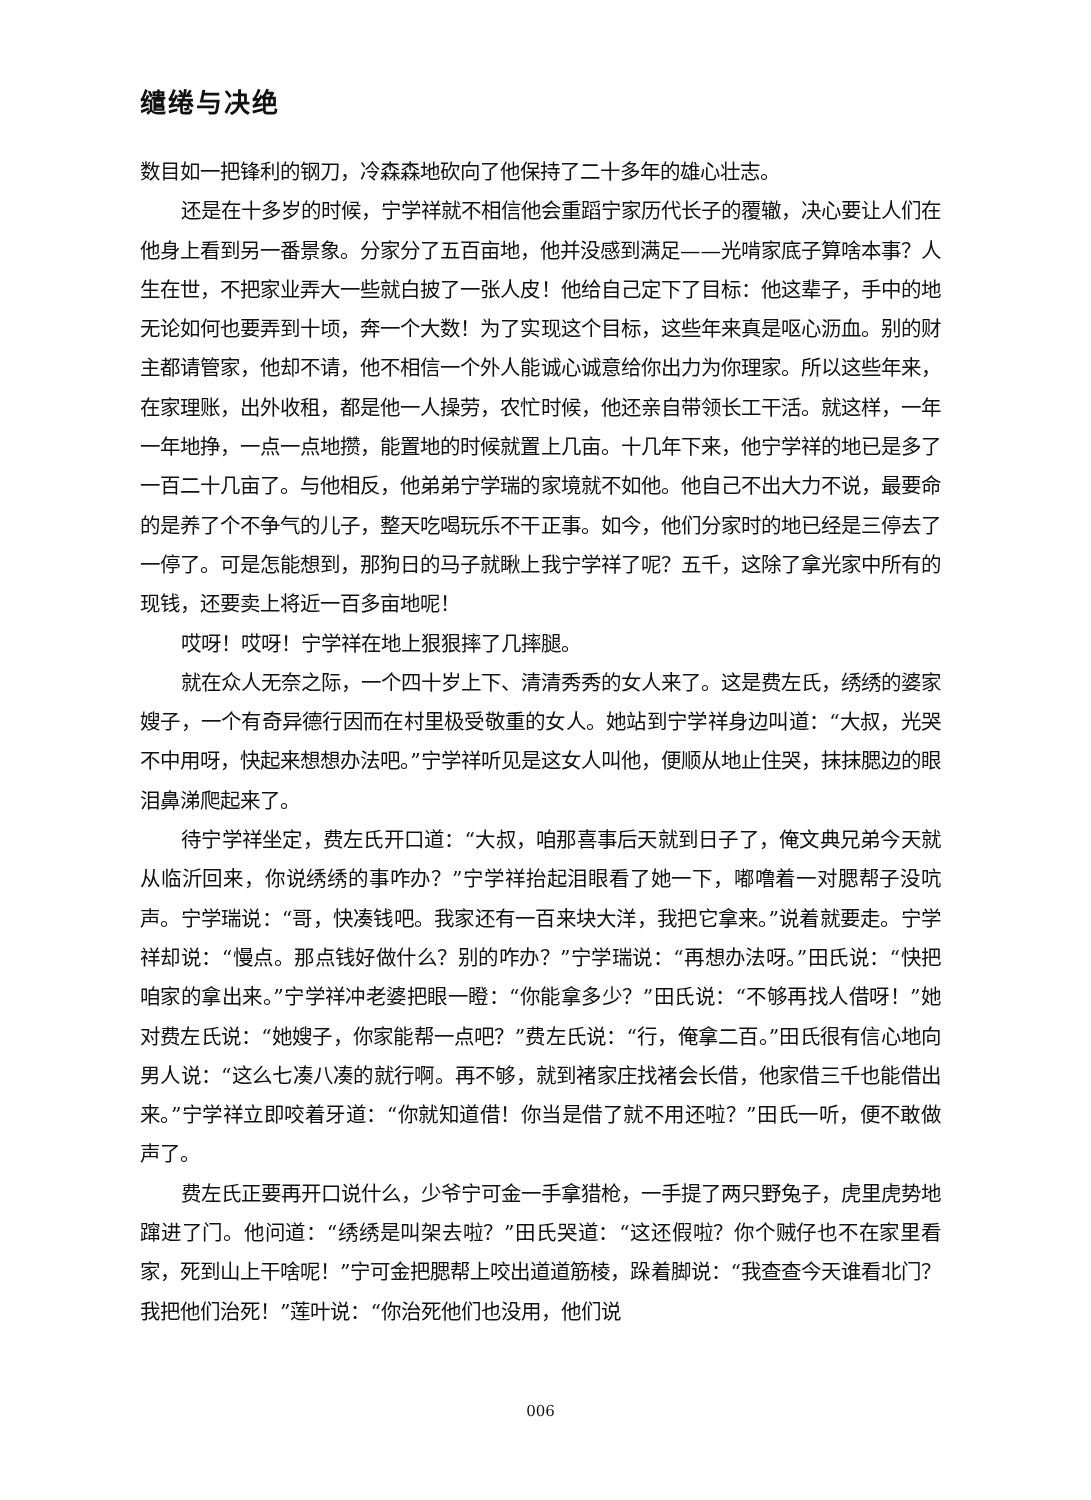缱绻与决绝
数目如一把锋利的钢刀，冷森森地砍向了他保持了二十多年的雄心壮志。
还是在十多岁的时候，宁学祥就不相信他会重蹈宁家历代长子的覆辙，决心要让人们在他身上看到另一番景象。分家分了五百亩地，他并没感到满足——光啃家底子算啥本事？人生在世，不把家业弄大一些就白披了一张人皮！他给自己定下了目标：他这辈子，手中的地无论如何也要弄到十顷，奔一个大数！为了实现这个目标，这些年来真是呕心沥血。别的财主都请管家，他却不请，他不相信一个外人能诚心诚意给你出力为你理家。所以这些年来，在家理账，出外收租，都是他一人操劳，农忙时候，他还亲自带领长工干活。就这样，一年一年地挣，一点一点地攒，能置地的时候就置上几亩。十几年下来，他宁学祥的地已是多了一百二十几亩了。与他相反，他弟弟宁学瑞的家境就不如他。他自己不出大力不说，最要命的是养了个不争气的儿子，整天吃喝玩乐不干正事。如今，他们分家时的地已经是三停去了一停了。可是怎能想到，那狗日的马子就瞅上我宁学祥了呢？五千，这除了拿光家中所有的现钱，还要卖上将近一百多亩地呢！
哎呀！哎呀！宁学祥在地上狠狠摔了几摔腿。
就在众人无奈之际，一个四十岁上下、清清秀秀的女人来了。这是费左氏，绣绣的婆家嫂子，一个有奇异德行因而在村里极受敬重的女人。她站到宁学祥身边叫道：“大叔，光哭不中用呀，快起来想想办法吧。”宁学祥听见是这女人叫他，便顺从地止住哭，抹抹腮边的眼泪鼻涕爬起来了。
待宁学祥坐定，费左氏开口道：“大叔，咱那喜事后天就到日子了，俺文典兄弟今天就从临沂回来，你说绣绣的事咋办？”宁学祥抬起泪眼看了她一下，嘟噜着一对腮帮子没吭声。宁学瑞说：“哥，快凑钱吧。我家还有一百来块大洋，我把它拿来。”说着就要走。宁学祥却说：“慢点。那点钱好做什么？别的咋办？”宁学瑞说：“再想办法呀。”田氏说：“快把咱家的拿出来。”宁学祥冲老婆把眼一瞪：“你能拿多少？”田氏说：“不够再找人借呀！”她对费左氏说：“她嫂子，你家能帮一点吧？”费左氏说：“行，俺拿二百。”田氏很有信心地向男人说：“这么七凑八凑的就行啊。再不够，就到褚家庄找褚会长借，他家借三千也能借出来。”宁学祥立即咬着牙道：“你就知道借！你当是借了就不用还啦？”田氏一听，便不敢做声了。
费左氏正要再开口说什么，少爷宁可金一手拿猎枪，一手提了两只野兔子，虎里虎势地蹿进了门。他问道：“绣绣是叫架去啦？”田氏哭道：“这还假啦？你个贼仔也不在家里看家，死到山上干啥呢！”宁可金把腮帮上咬出道道筋棱，跺着脚说：“我查查今天谁看北门？我把他们治死！”莲叶说：“你治死他们也没用，他们说
006